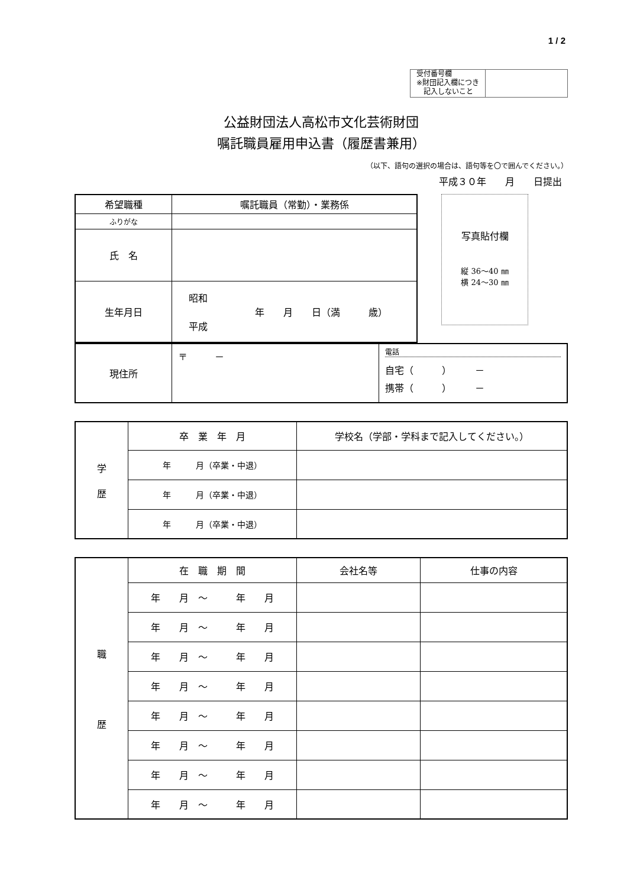1 / 2
| 受付番号欄 ※財団記入欄につき 記入しないこと | |
公益財団法人高松市文化芸術財団
嘱託職員雇用申込書（履歴書兼用）
（以下、語句の選択の場合は、語句等を〇で囲んでください。）
平成３０年　　月　　日提出
| 希望職種 | 嘱託職員（常勤）・業務係 |
| ふりがな | |
| 氏 名 | |
| 生年月日 | 昭和 年 月 日（満 歳） 平成 |
写真貼付欄
縦 36～40 ㎜
横 24～30 ㎜
| 現住所 | 〒 － | 電話 自宅（ ） － 携帯（ ） － |
| 学 歴 | 卒 業 年 月 | 学校名（学部・学科まで記入してください。） |
| | 年 月（卒業・中退） | |
| | 年 月（卒業・中退） | |
| | 年 月（卒業・中退） | |
| 職 歴 | 在 職 期 間 | 会社名等 | 仕事の内容 |
| | 年 月 ～ 年 月 | | |
| | 年 月 ～ 年 月 | | |
| | 年 月 ～ 年 月 | | |
| | 年 月 ～ 年 月 | | |
| | 年 月 ～ 年 月 | | |
| | 年 月 ～ 年 月 | | |
| | 年 月 ～ 年 月 | | |
| | 年 月 ～ 年 月 | | |